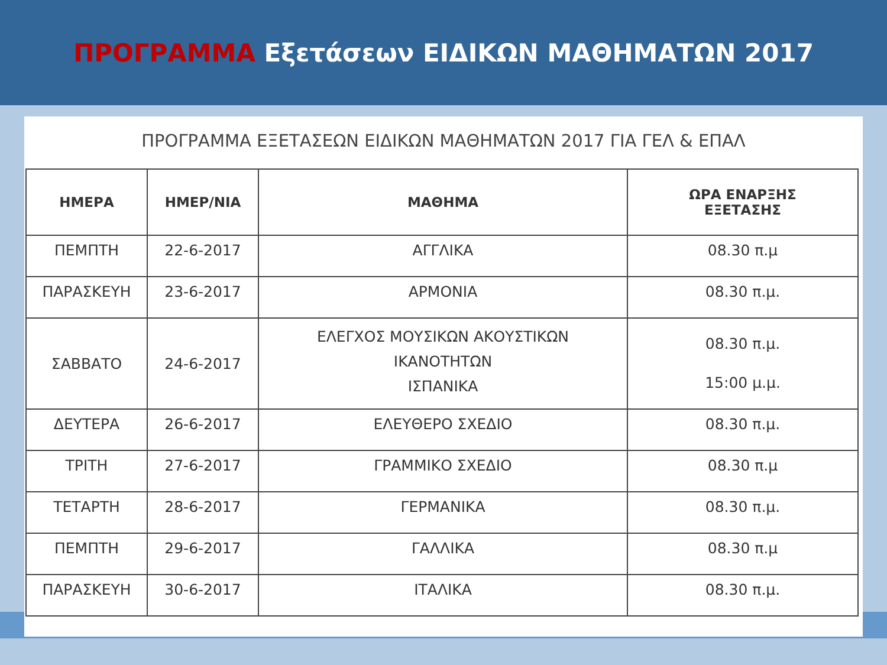ΠΡΟΓΡΑΜΜΑ Εξετάσεων ΕΙΔΙΚΩΝ ΜΑΘΗΜΑΤΩΝ 2017
ΠΡΟΓΡΑΜΜΑ ΕΞΕΤΑΣΕΩΝ ΕΙΔΙΚΩΝ ΜΑΘΗΜΑΤΩΝ 2017 ΓΙΑ ΓΕΛ & ΕΠΑΛ
| ΗΜΕΡΑ | ΗΜΕΡ/ΝΙΑ | ΜΑΘΗΜΑ | ΩΡΑ ΕΝΑΡΞΗΣ ΕΞΕΤΑΣΗΣ |
| --- | --- | --- | --- |
| ΠΕΜΠΤΗ | 22-6-2017 | ΑΓΓΛΙΚΑ | 08.30 π.μ |
| ΠΑΡΑΣΚΕΥΗ | 23-6-2017 | ΑΡΜΟΝΙΑ | 08.30 π.μ. |
| ΣΑΒΒΑΤΟ | 24-6-2017 | ΕΛΕΓΧΟΣ ΜΟΥΣΙΚΩΝ ΑΚΟΥΣΤΙΚΩΝ ΙΚΑΝΟΤΗΤΩΝ ΙΣΠΑΝΙΚΑ | 08.30 π.μ. 15:00 μ.μ. |
| ΔΕΥΤΕΡΑ | 26-6-2017 | ΕΛΕΥΘΕΡΟ ΣΧΕΔΙΟ | 08.30 π.μ. |
| ΤΡΙΤΗ | 27-6-2017 | ΓΡΑΜΜΙΚΟ ΣΧΕΔΙΟ | 08.30 π.μ |
| ΤΕΤΑΡΤΗ | 28-6-2017 | ΓΕΡΜΑΝΙΚΑ | 08.30 π.μ. |
| ΠΕΜΠΤΗ | 29-6-2017 | ΓΑΛΛΙΚΑ | 08.30 π.μ |
| ΠΑΡΑΣΚΕΥΗ | 30-6-2017 | ΙΤΑΛΙΚΑ | 08.30 π.μ. |